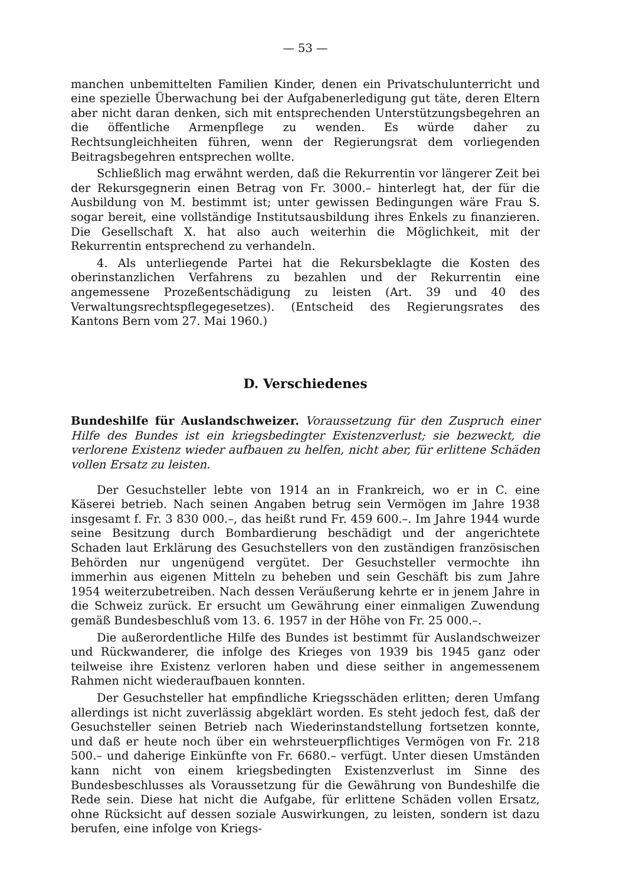— 53 —
manchen unbemittelten Familien Kinder, denen ein Privatschulunterricht und eine spezielle Überwachung bei der Aufgabenerledigung gut täte, deren Eltern aber nicht daran denken, sich mit entsprechenden Unterstützungsbegehren an die öffentliche Armenpflege zu wenden. Es würde daher zu Rechtsungleichheiten führen, wenn der Regierungsrat dem vorliegenden Beitragsbegehren entsprechen wollte.
Schließlich mag erwähnt werden, daß die Rekurrentin vor längerer Zeit bei der Rekursgegnerin einen Betrag von Fr. 3000.– hinterlegt hat, der für die Ausbildung von M. bestimmt ist; unter gewissen Bedingungen wäre Frau S. sogar bereit, eine vollständige Institutsausbildung ihres Enkels zu finanzieren. Die Gesellschaft X. hat also auch weiterhin die Möglichkeit, mit der Rekurrentin entsprechend zu verhandeln.
4. Als unterliegende Partei hat die Rekursbeklagte die Kosten des oberinstanzlichen Verfahrens zu bezahlen und der Rekurrentin eine angemessene Prozeßentschädigung zu leisten (Art. 39 und 40 des Verwaltungsrechtspflegegesetzes). (Entscheid des Regierungsrates des Kantons Bern vom 27. Mai 1960.)
D. Verschiedenes
Bundeshilfe für Auslandschweizer. Voraussetzung für den Zuspruch einer Hilfe des Bundes ist ein kriegsbedingter Existenzverlust; sie bezweckt, die verlorene Existenz wieder aufbauen zu helfen, nicht aber, für erlittene Schäden vollen Ersatz zu leisten.
Der Gesuchsteller lebte von 1914 an in Frankreich, wo er in C. eine Käserei betrieb. Nach seinen Angaben betrug sein Vermögen im Jahre 1938 insgesamt f. Fr. 3 830 000.–, das heißt rund Fr. 459 600.–. Im Jahre 1944 wurde seine Besitzung durch Bombardierung beschädigt und der angerichtete Schaden laut Erklärung des Gesuchstellers von den zuständigen französischen Behörden nur ungenügend vergütet. Der Gesuchsteller vermochte ihn immerhin aus eigenen Mitteln zu beheben und sein Geschäft bis zum Jahre 1954 weiterzubetreiben. Nach dessen Veräußerung kehrte er in jenem Jahre in die Schweiz zurück. Er ersucht um Gewährung einer einmaligen Zuwendung gemäß Bundesbeschluß vom 13. 6. 1957 in der Höhe von Fr. 25 000.–.
Die außerordentliche Hilfe des Bundes ist bestimmt für Auslandschweizer und Rückwanderer, die infolge des Krieges von 1939 bis 1945 ganz oder teilweise ihre Existenz verloren haben und diese seither in angemessenem Rahmen nicht wiederaufbauen konnten.
Der Gesuchsteller hat empfindliche Kriegsschäden erlitten; deren Umfang allerdings ist nicht zuverlässig abgeklärt worden. Es steht jedoch fest, daß der Gesuchsteller seinen Betrieb nach Wiederinstandstellung fortsetzen konnte, und daß er heute noch über ein wehrsteuerpflichtiges Vermögen von Fr. 218 500.– und daherige Einkünfte von Fr. 6680.– verfügt. Unter diesen Umständen kann nicht von einem kriegsbedingten Existenzverlust im Sinne des Bundesbeschlusses als Voraussetzung für die Gewährung von Bundeshilfe die Rede sein. Diese hat nicht die Aufgabe, für erlittene Schäden vollen Ersatz, ohne Rücksicht auf dessen soziale Auswirkungen, zu leisten, sondern ist dazu berufen, eine infolge von Kriegs-